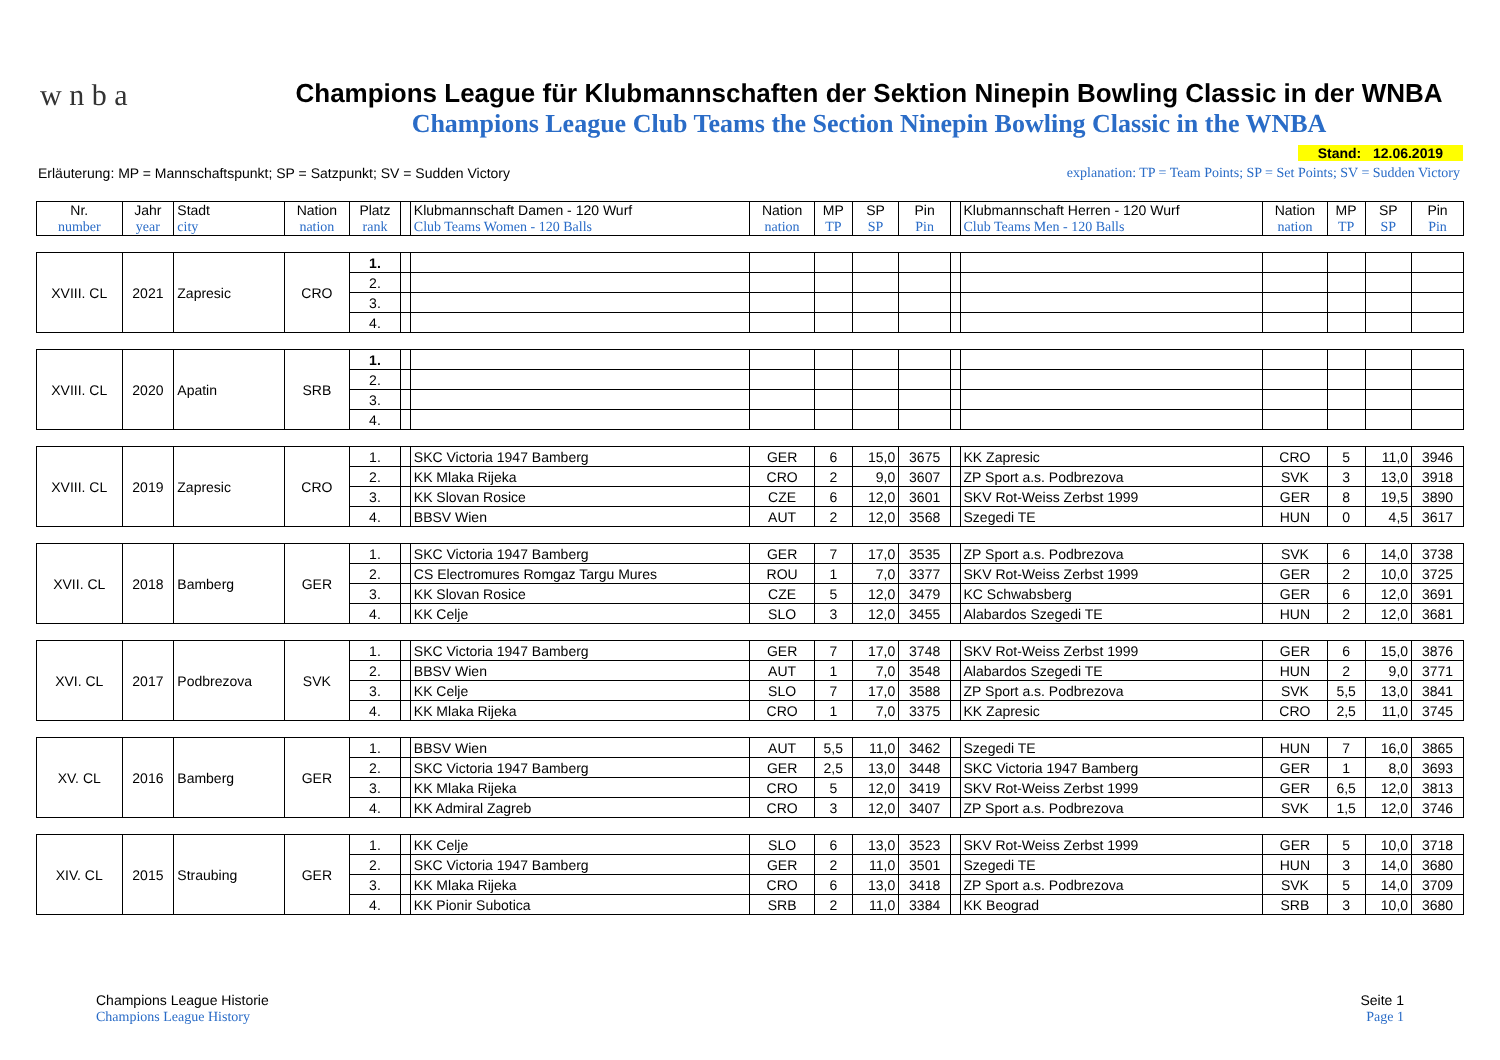w n b a
Champions League für Klubmannschaften der Sektion Ninepin Bowling Classic in der WNBA
Champions League Club Teams the Section Ninepin Bowling Classic in the WNBA
Stand: 12.06.2019
Erläuterung: MP = Mannschaftspunkt; SP = Satzpunkt; SV = Sudden Victory explanation: TP = Team Points; SP = Set Points; SV = Sudden Victory
| Nr. number | Jahr year | Stadt city | Nation nation | Platz rank | | Klubmannschaft Damen - 120 Wurf Club Teams Women - 120 Balls | Nation nation | MP TP | SP SP | Pin Pin | | Klubmannschaft Herren - 120 Wurf Club Teams Men - 120 Balls | Nation nation | MP TP | SP SP | Pin Pin |
| --- | --- | --- | --- | --- | --- | --- | --- | --- | --- | --- | --- | --- | --- | --- | --- | --- |
| XVIII. CL | 2021 | Zapresic | CRO | 1. | | | | | | | | | | | | |
| | | | | 2. | | | | | | | | | | | | |
| | | | | 3. | | | | | | | | | | | | |
| | | | | 4. | | | | | | | | | | | | |
| XVIII. CL | 2020 | Apatin | SRB | 1. | | | | | | | | | | | | |
| | | | | 2. | | | | | | | | | | | | |
| | | | | 3. | | | | | | | | | | | | |
| | | | | 4. | | | | | | | | | | | | |
| XVIII. CL | 2019 | Zapresic | CRO | 1. | | SKC Victoria 1947 Bamberg | GER | 6 | 15,0 | 3675 | | KK Zapresic | CRO | 5 | 11,0 | 3946 |
| | | | | 2. | | KK Mlaka Rijeka | CRO | 2 | 9,0 | 3607 | | ZP Sport a.s. Podbrezova | SVK | 3 | 13,0 | 3918 |
| | | | | 3. | | KK Slovan Rosice | CZE | 6 | 12,0 | 3601 | | SKV Rot-Weiss Zerbst 1999 | GER | 8 | 19,5 | 3890 |
| | | | | 4. | | BBSV Wien | AUT | 2 | 12,0 | 3568 | | Szegedi TE | HUN | 0 | 4,5 | 3617 |
| XVII. CL | 2018 | Bamberg | GER | 1. | | SKC Victoria 1947 Bamberg | GER | 7 | 17,0 | 3535 | | ZP Sport a.s. Podbrezova | SVK | 6 | 14,0 | 3738 |
| | | | | 2. | | CS Electromures Romgaz Targu Mures | ROU | 1 | 7,0 | 3377 | | SKV Rot-Weiss Zerbst 1999 | GER | 2 | 10,0 | 3725 |
| | | | | 3. | | KK Slovan Rosice | CZE | 5 | 12,0 | 3479 | | KC Schwabsberg | GER | 6 | 12,0 | 3691 |
| | | | | 4. | | KK Celje | SLO | 3 | 12,0 | 3455 | | Alabardos Szegedi TE | HUN | 2 | 12,0 | 3681 |
| XVI. CL | 2017 | Podbrezova | SVK | 1. | | SKC Victoria 1947 Bamberg | GER | 7 | 17,0 | 3748 | | SKV Rot-Weiss Zerbst 1999 | GER | 6 | 15,0 | 3876 |
| | | | | 2. | | BBSV Wien | AUT | 1 | 7,0 | 3548 | | Alabardos Szegedi TE | HUN | 2 | 9,0 | 3771 |
| | | | | 3. | | KK Celje | SLO | 7 | 17,0 | 3588 | | ZP Sport a.s. Podbrezova | SVK | 5,5 | 13,0 | 3841 |
| | | | | 4. | | KK Mlaka Rijeka | CRO | 1 | 7,0 | 3375 | | KK Zapresic | CRO | 2,5 | 11,0 | 3745 |
| XV. CL | 2016 | Bamberg | GER | 1. | | BBSV Wien | AUT | 5,5 | 11,0 | 3462 | | Szegedi TE | HUN | 7 | 16,0 | 3865 |
| | | | | 2. | | SKC Victoria 1947 Bamberg | GER | 2,5 | 13,0 | 3448 | | SKC Victoria 1947 Bamberg | GER | 1 | 8,0 | 3693 |
| | | | | 3. | | KK Mlaka Rijeka | CRO | 5 | 12,0 | 3419 | | SKV Rot-Weiss Zerbst 1999 | GER | 6,5 | 12,0 | 3813 |
| | | | | 4. | | KK Admiral Zagreb | CRO | 3 | 12,0 | 3407 | | ZP Sport a.s. Podbrezova | SVK | 1,5 | 12,0 | 3746 |
| XIV. CL | 2015 | Straubing | GER | 1. | | KK Celje | SLO | 6 | 13,0 | 3523 | | SKV Rot-Weiss Zerbst 1999 | GER | 5 | 10,0 | 3718 |
| | | | | 2. | | SKC Victoria 1947 Bamberg | GER | 2 | 11,0 | 3501 | | Szegedi TE | HUN | 3 | 14,0 | 3680 |
| | | | | 3. | | KK Mlaka Rijeka | CRO | 6 | 13,0 | 3418 | | ZP Sport a.s. Podbrezova | SVK | 5 | 14,0 | 3709 |
| | | | | 4. | | KK Pionir Subotica | SRB | 2 | 11,0 | 3384 | | KK Beograd | SRB | 3 | 10,0 | 3680 |
Champions League Historie
Champions League History
Seite 1
Page 1